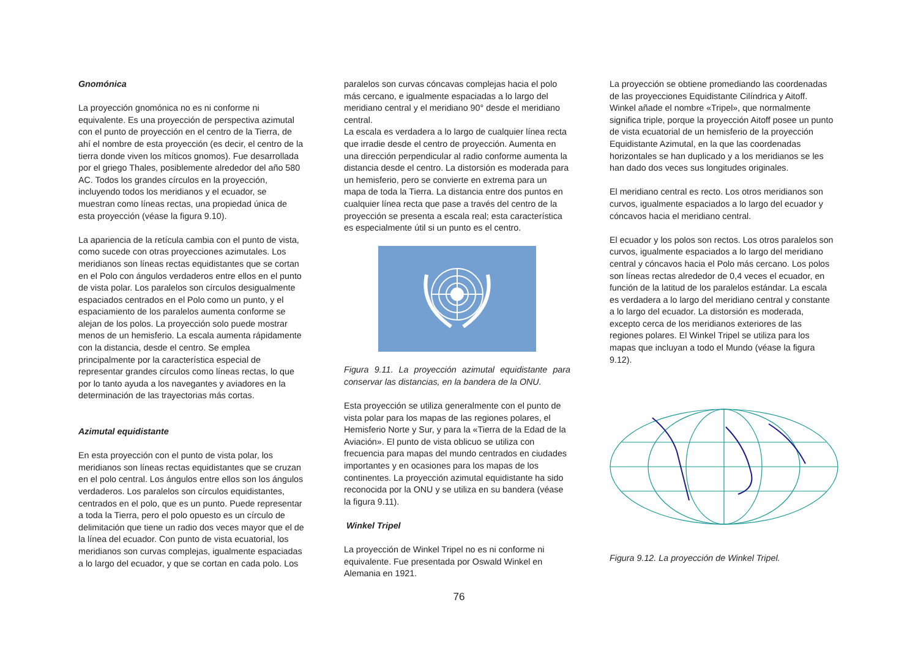Gnomónica
La proyección gnomónica no es ni conforme ni equivalente. Es una proyección de perspectiva azimutal con el punto de proyección en el centro de la Tierra, de ahí el nombre de esta proyección (es decir, el centro de la tierra donde viven los míticos gnomos). Fue desarrollada por el griego Thales, posiblemente alrededor del año 580 AC. Todos los grandes círculos en la proyección, incluyendo todos los meridianos y el ecuador, se muestran como líneas rectas, una propiedad única de esta proyección (véase la figura 9.10).
La apariencia de la retícula cambia con el punto de vista, como sucede con otras proyecciones azimutales. Los meridianos son líneas rectas equidistantes que se cortan en el Polo con ángulos verdaderos entre ellos en el punto de vista polar. Los paralelos son círculos desigualmente espaciados centrados en el Polo como un punto, y el espaciamiento de los paralelos aumenta conforme se alejan de los polos. La proyección solo puede mostrar menos de un hemisferio. La escala aumenta rápidamente con la distancia, desde el centro. Se emplea principalmente por la característica especial de representar grandes círculos como líneas rectas, lo que por lo tanto ayuda a los navegantes y aviadores en la determinación de las trayectorias más cortas.
Azimutal equidistante
En esta proyección con el punto de vista polar, los meridianos son líneas rectas equidistantes que se cruzan en el polo central. Los ángulos entre ellos son los ángulos verdaderos. Los paralelos son círculos equidistantes, centrados en el polo, que es un punto. Puede representar a toda la Tierra, pero el polo opuesto es un círculo de delimitación que tiene un radio dos veces mayor que el de la línea del ecuador. Con punto de vista ecuatorial, los meridianos son curvas complejas, igualmente espaciadas a lo largo del ecuador, y que se cortan en cada polo. Los
paralelos son curvas cóncavas complejas hacia el polo más cercano, e igualmente espaciadas a lo largo del meridiano central y el meridiano 90° desde el meridiano central.
La escala es verdadera a lo largo de cualquier línea recta que irradie desde el centro de proyección. Aumenta en una dirección perpendicular al radio conforme aumenta la distancia desde el centro. La distorsión es moderada para un hemisferio, pero se convierte en extrema para un mapa de toda la Tierra. La distancia entre dos puntos en cualquier línea recta que pase a través del centro de la proyección se presenta a escala real; esta característica es especialmente útil si un punto es el centro.
Figura 9.11. La proyección azimutal equidistante para conservar las distancias, en la bandera de la ONU.
Esta proyección se utiliza generalmente con el punto de vista polar para los mapas de las regiones polares, el Hemisferio Norte y Sur, y para la «Tierra de la Edad de la Aviación». El punto de vista oblicuo se utiliza con frecuencia para mapas del mundo centrados en ciudades importantes y en ocasiones para los mapas de los continentes. La proyección azimutal equidistante ha sido reconocida por la ONU y se utiliza en su bandera (véase la figura 9.11).
Winkel Tripel
La proyección de Winkel Tripel no es ni conforme ni equivalente. Fue presentada por Oswald Winkel en Alemania en 1921.
La proyección se obtiene promediando las coordenadas de las proyecciones Equidistante Cilíndrica y Aitoff. Winkel añade el nombre «Tripel», que normalmente significa triple, porque la proyección Aitoff posee un punto de vista ecuatorial de un hemisferio de la proyección Equidistante Azimutal, en la que las coordenadas horizontales se han duplicado y a los meridianos se les han dado dos veces sus longitudes originales.
El meridiano central es recto. Los otros meridianos son curvos, igualmente espaciados a lo largo del ecuador y cóncavos hacia el meridiano central.
El ecuador y los polos son rectos. Los otros paralelos son curvos, igualmente espaciados a lo largo del meridiano central y cóncavos hacia el Polo más cercano. Los polos son líneas rectas alrededor de 0,4 veces el ecuador, en función de la latitud de los paralelos estándar. La escala es verdadera a lo largo del meridiano central y constante a lo largo del ecuador. La distorsión es moderada, excepto cerca de los meridianos exteriores de las regiones polares. El Winkel Tripel se utiliza para los mapas que incluyan a todo el Mundo (véase la figura 9.12).
Figura 9.12. La proyección de Winkel Tripel.
76